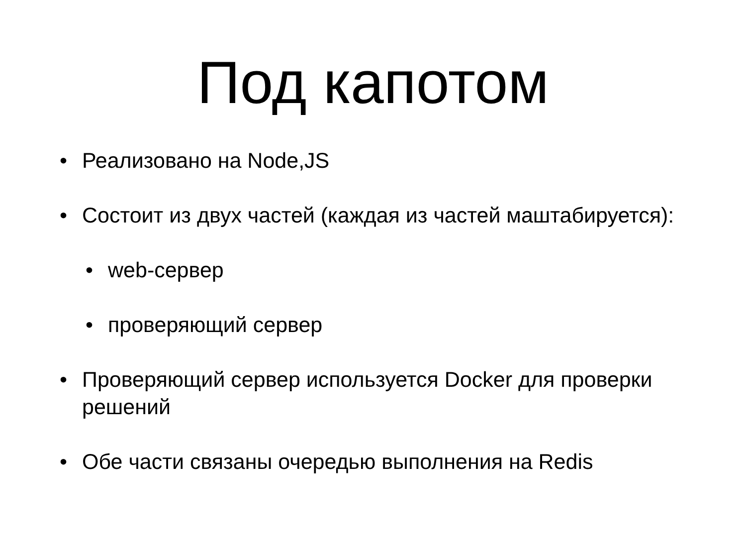Под капотом
• Реализовано на Node,JS
• Состоит из двух частей (каждая из частей маштабируется):
• web-сервер
• проверяющий сервер
• Проверяющий сервер используется Docker для проверки решений
• Обе части связаны очередью выполнения на Redis